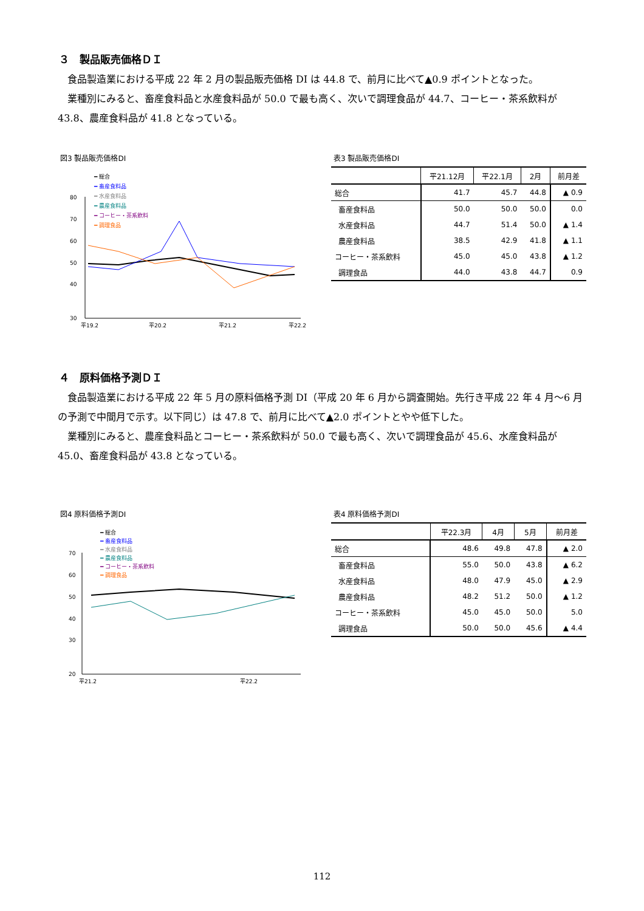３　製品販売価格ＤＩ
食品製造業における平成 22 年 2 月の製品販売価格 DI は 44.8 で、前月に比べて▲0.9 ポイントとなった。
業種別にみると、畜産食料品と水産食料品が 50.0 で最も高く、次いで調理食品が 44.7、コーヒー・茶系飲料が 43.8、農産食料品が 41.8 となっている。
図3 製品販売価格DI
━ 総合
━ 畜産食料品
━ 水産食料品
━ 農産食料品
━ コーヒー・茶系飲料
━ 調理食品
80
70
60
50
40
30
平19.2
平20.2
平21.2
平22.2
表3 製品販売価格DI
| | 平21.12月 | 平22.1月 | 2月 | 前月差 |
| --- | --- | --- | --- | --- |
| 総合 | 41.7 | 45.7 | 44.8 | ▲ 0.9 |
| 畜産食料品 | 50.0 | 50.0 | 50.0 | 0.0 |
| 水産食料品 | 44.7 | 51.4 | 50.0 | ▲ 1.4 |
| 農産食料品 | 38.5 | 42.9 | 41.8 | ▲ 1.1 |
| コーヒー・茶系飲料 | 45.0 | 45.0 | 43.8 | ▲ 1.2 |
| 調理食品 | 44.0 | 43.8 | 44.7 | 0.9 |
４　原料価格予測ＤＩ
食品製造業における平成 22 年 5 月の原料価格予測 DI（平成 20 年 6 月から調査開始。先行き平成 22 年 4 月～6 月の予測で中間月で示す。以下同じ）は 47.8 で、前月に比べて▲2.0 ポイントとやや低下した。
業種別にみると、農産食料品とコーヒー・茶系飲料が 50.0 で最も高く、次いで調理食品が 45.6、水産食料品が 45.0、畜産食料品が 43.8 となっている。
図4 原料価格予測DI
━ 総合
━ 畜産食料品
━ 水産食料品
━ 農産食料品
━ コーヒー・茶系飲料
━ 調理食品
70
60
50
40
30
20
平21.2
平22.2
表4 原料価格予測DI
| | 平22.3月 | 4月 | 5月 | 前月差 |
| --- | --- | --- | --- | --- |
| 総合 | 48.6 | 49.8 | 47.8 | ▲ 2.0 |
| 畜産食料品 | 55.0 | 50.0 | 43.8 | ▲ 6.2 |
| 水産食料品 | 48.0 | 47.9 | 45.0 | ▲ 2.9 |
| 農産食料品 | 48.2 | 51.2 | 50.0 | ▲ 1.2 |
| コーヒー・茶系飲料 | 45.0 | 45.0 | 50.0 | 5.0 |
| 調理食品 | 50.0 | 50.0 | 45.6 | ▲ 4.4 |
112